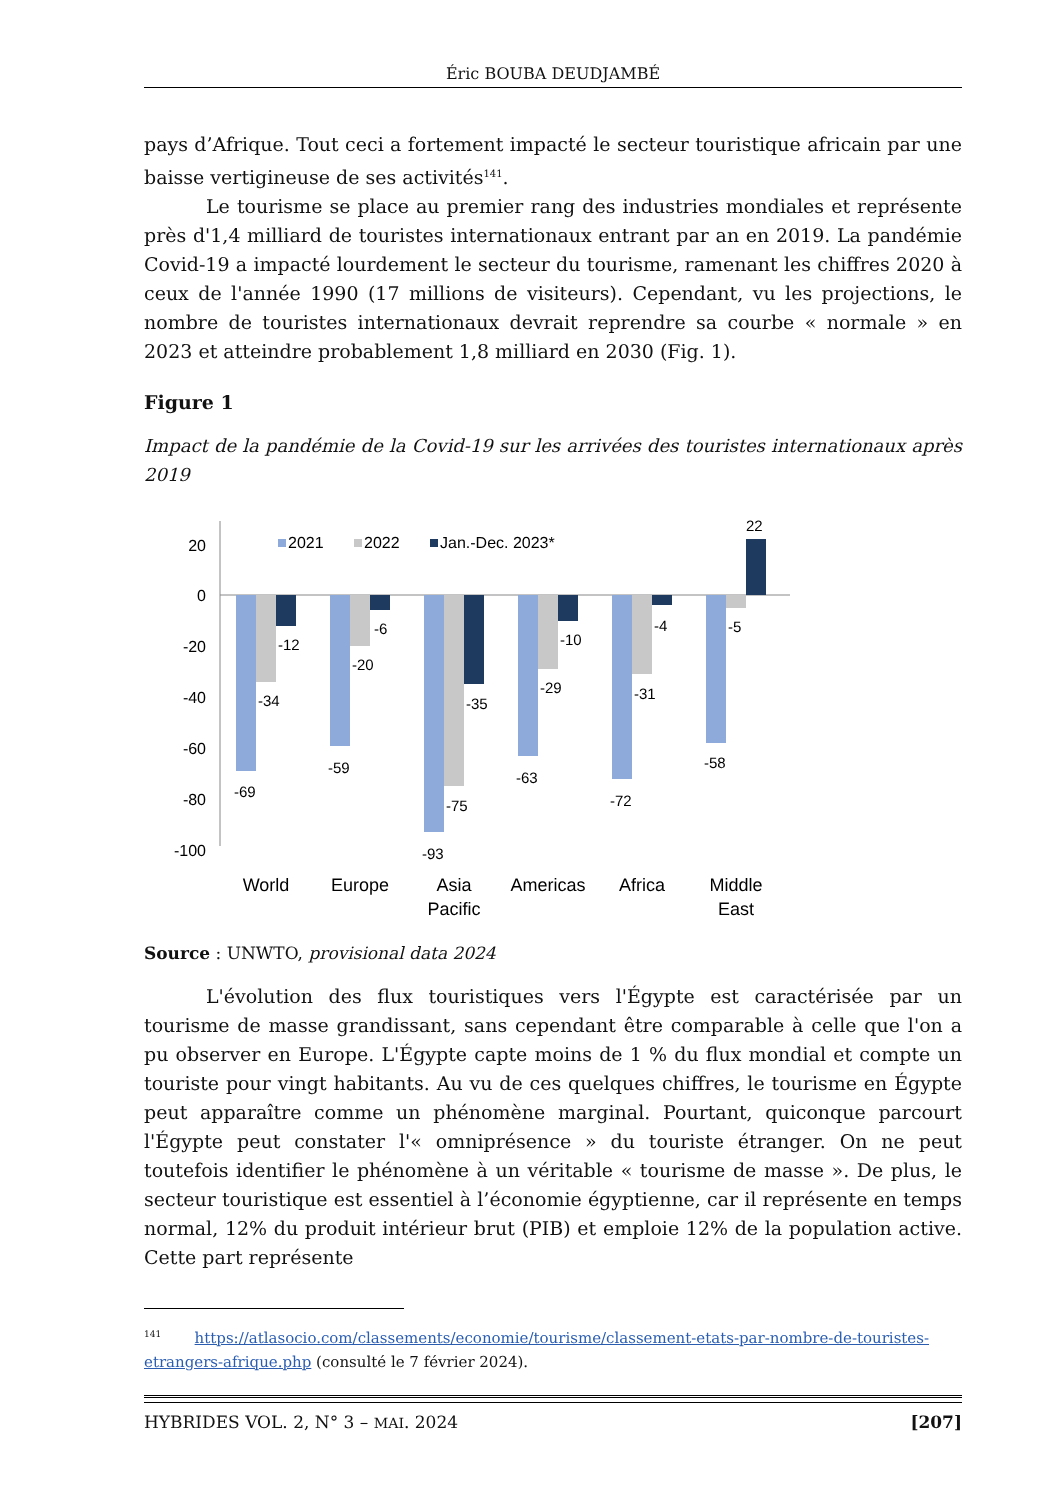Éric BOUBA DEUDJAMBÉ
pays d’Afrique. Tout ceci a fortement impacté le secteur touristique africain par une baisse vertigineuse de ses activités<sup>141</sup>.
Le tourisme se place au premier rang des industries mondiales et représente près d'1,4 milliard de touristes internationaux entrant par an en 2019. La pandémie Covid-19 a impacté lourdement le secteur du tourisme, ramenant les chiffres 2020 à ceux de l'année 1990 (17 millions de visiteurs). Cependant, vu les projections, le nombre de touristes internationaux devrait reprendre sa courbe « normale » en 2023 et atteindre probablement 1,8 milliard en 2030 (Fig. 1).
Figure 1
Impact de la pandémie de la Covid-19 sur les arrivées des touristes internationaux après 2019
20
0
-20
-40
-60
-80
-100
2021
2022
Jan.-Dec. 2023*
-69
-34
-12
-59
-20
-6
-93
-75
-35
-63
-29
-10
-72
-31
-4
-58
-5
22
World
Europe
Asia
Pacific
Americas
Africa
Middle
East
Source : UNWTO, provisional data 2024
L'évolution des flux touristiques vers l'Égypte est caractérisée par un tourisme de masse grandissant, sans cependant être comparable à celle que l'on a pu observer en Europe. L'Égypte capte moins de 1 % du flux mondial et compte un touriste pour vingt habitants. Au vu de ces quelques chiffres, le tourisme en Égypte peut apparaître comme un phénomène marginal. Pourtant, quiconque parcourt l'Égypte peut constater l'« omniprésence » du touriste étranger. On ne peut toutefois identifier le phénomène à un véritable « tourisme de masse ». De plus, le secteur touristique est essentiel à l’économie égyptienne, car il représente en temps normal, 12% du produit intérieur brut (PIB) et emploie 12% de la population active. Cette part représente
<sup>141</sup> https://atlasocio.com/classements/economie/tourisme/classement-etats-par-nombre-de-touristes-etrangers-afrique.php (consulté le 7 février 2024).
HYBRIDES VOL. 2, N° 3 – MAI. 2024 [207]